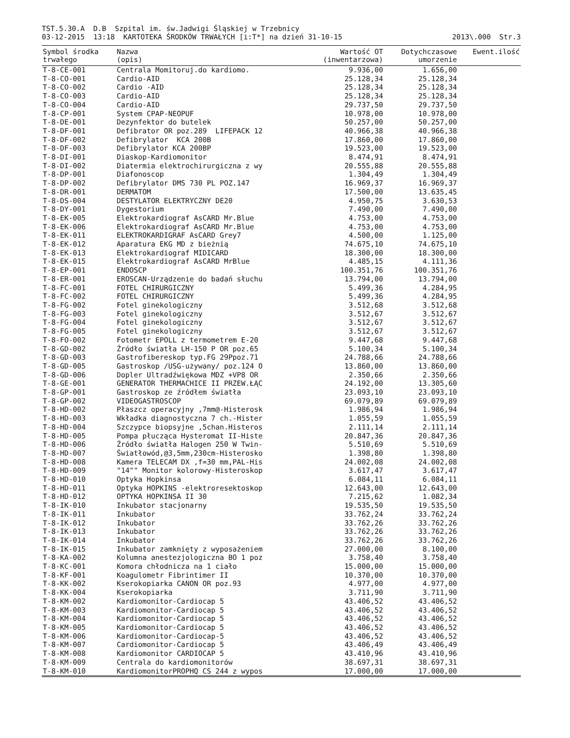TST.5.30.A D.B Szpital im. św.Jadwigi Śląskiej w Trzebnicy
03-12-2015 13:18 KARTOTEKA ŚRODKÓW TRWAŁYCH [i:T*] na dzień 31-10-15
2013\.000 Str.3
| Symbol środka trwałego | Nazwa (opis) | Wartość OT (inwentarzowa) | Dotychczasowe umorzenie | Ewent.ilość |
| --- | --- | --- | --- | --- |
| T-8-CE-001 | Centrala Momitoruj.do kardiomo. | 9.936,00 | 1.656,00 | |
| T-8-CO-001 | Cardio-AID | 25.128,34 | 25.128,34 | |
| T-8-CO-002 | Cardio -AID | 25.128,34 | 25.128,34 | |
| T-8-CO-003 | Cardio-AID | 25.128,34 | 25.128,34 | |
| T-8-CO-004 | Cardio-AID | 29.737,50 | 29.737,50 | |
| T-8-CP-001 | System CPAP-NEOPUF | 10.978,00 | 10.978,00 | |
| T-8-DE-001 | Dezynfektor do butelek | 50.257,00 | 50.257,00 | |
| T-8-DF-001 | Defibrator OR poz.289 LIFEPACK 12 | 40.966,38 | 40.966,38 | |
| T-8-DF-002 | Defibrylator KCA 200B | 17.860,00 | 17.860,00 | |
| T-8-DF-003 | Defibrylator KCA 200BP | 19.523,00 | 19.523,00 | |
| T-8-DI-001 | Diaskop-Kardiomonitor | 8.474,91 | 8.474,91 | |
| T-8-DI-002 | Diatermia elektrochirurgiczna z wy | 20.555,88 | 20.555,88 | |
| T-8-DP-001 | Diafonoscop | 1.304,49 | 1.304,49 | |
| T-8-DP-002 | Defibrylator DMS 730 PL POZ.147 | 16.969,37 | 16.969,37 | |
| T-8-DR-001 | DERMATOM | 17.500,00 | 13.635,45 | |
| T-8-DS-004 | DESTYLATOR ELEKTRYCZNY DE20 | 4.950,75 | 3.630,53 | |
| T-8-DY-001 | Dygestorium | 7.490,00 | 7.490,00 | |
| T-8-EK-005 | Elektrokardiograf AsCARD Mr.Blue | 4.753,00 | 4.753,00 | |
| T-8-EK-006 | Elektrokardiograf AsCARD Mr.Blue | 4.753,00 | 4.753,00 | |
| T-8-EK-011 | ELEKTROKARDIGRAF AsCARD Grey7 | 4.500,00 | 1.125,00 | |
| T-8-EK-012 | Aparatura EKG MD z bieżnią | 74.675,10 | 74.675,10 | |
| T-8-EK-013 | Elektrokardiograf MIDICARD | 18.300,00 | 18.300,00 | |
| T-8-EK-015 | Elektrokardiograf AsCARD MrBlue | 4.485,15 | 4.111,36 | |
| T-8-EP-001 | ENDOSCP | 100.351,76 | 100.351,76 | |
| T-8-ER-001 | EROSCAN-Urządzenie do badań słuchu | 13.794,00 | 13.794,00 | |
| T-8-FC-001 | FOTEL CHIRURGICZNY | 5.499,36 | 4.284,95 | |
| T-8-FC-002 | FOTEL CHIRURGICZNY | 5.499,36 | 4.284,95 | |
| T-8-FG-002 | Fotel ginekologiczny | 3.512,68 | 3.512,68 | |
| T-8-FG-003 | Fotel ginekologiczny | 3.512,67 | 3.512,67 | |
| T-8-FG-004 | Fotel ginekologiczny | 3.512,67 | 3.512,67 | |
| T-8-FG-005 | Fotel ginekologiczny | 3.512,67 | 3.512,67 | |
| T-8-FO-002 | Fotometr EPOLL z termometrem E-20 | 9.447,68 | 9.447,68 | |
| T-8-GD-002 | Źródło światła LH-150 P OR poz.65 | 5.100,34 | 5.100,34 | |
| T-8-GD-003 | Gastrofibereskop typ.FG 29Ppoz.71 | 24.788,66 | 24.788,66 | |
| T-8-GD-005 | Gastroskop /USG-używany/ poz.124 O | 13.860,00 | 13.860,00 | |
| T-8-GD-006 | Dopler Ultradźwiękowa MDZ +VP8 OR | 2.350,66 | 2.350,66 | |
| T-8-GE-001 | GENERATOR THERMACHICE II PRZEW.ŁĄC | 24.192,00 | 13.305,60 | |
| T-8-GP-001 | Gastroskop ze źródłem światła | 23.093,10 | 23.093,10 | |
| T-8-GP-002 | VIDEOGASTROSCOP | 69.079,89 | 69.079,89 | |
| T-8-HD-002 | Płaszcz operacyjny ,7mm@-Histerosk | 1.986,94 | 1.986,94 | |
| T-8-HD-003 | Wkładka diagnostyczna 7 ch.-Hister | 1.055,59 | 1.055,59 | |
| T-8-HD-004 | Szczypce biopsyjne ,5chan.Histeros | 2.111,14 | 2.111,14 | |
| T-8-HD-005 | Pompa płucząca Hysteromat II-Histe | 20.847,36 | 20.847,36 | |
| T-8-HD-006 | Źródło światła Halogen 250 W Twin- | 5.510,69 | 5.510,69 | |
| T-8-HD-007 | Światłowód,@3,5mm,230cm-Histerosko | 1.398,80 | 1.398,80 | |
| T-8-HD-008 | Kamera TELECAM DX ,f=30 mm,PAL-His | 24.002,08 | 24.002,08 | |
| T-8-HD-009 | "14"" Monitor kolorowy-Histeroskop | 3.617,47 | 3.617,47 | |
| T-8-HD-010 | Optyka Hopkinsa | 6.084,11 | 6.084,11 | |
| T-8-HD-011 | Optyka HOPKINS -elektroresektoskop | 12.643,00 | 12.643,00 | |
| T-8-HD-012 | OPTYKA HOPKINSA II 30 | 7.215,62 | 1.082,34 | |
| T-8-IK-010 | Inkubator stacjonarny | 19.535,50 | 19.535,50 | |
| T-8-IK-011 | Inkubator | 33.762,24 | 33.762,24 | |
| T-8-IK-012 | Inkubator | 33.762,26 | 33.762,26 | |
| T-8-IK-013 | Inkubator | 33.762,26 | 33.762,26 | |
| T-8-IK-014 | Inkubator | 33.762,26 | 33.762,26 | |
| T-8-IK-015 | Inkubator zamknięty z wyposażeniem | 27.000,00 | 8.100,00 | |
| T-8-KA-002 | Kolumna anestezjologiczna BO 1 poz | 3.758,40 | 3.758,40 | |
| T-8-KC-001 | Komora chłodnicza na 1 ciało | 15.000,00 | 15.000,00 | |
| T-8-KF-001 | Koagulometr Fibrintimer II | 10.370,00 | 10.370,00 | |
| T-8-KK-002 | Kserokopiarka CANON OR poz.93 | 4.977,00 | 4.977,00 | |
| T-8-KK-004 | Kserokopiarka | 3.711,90 | 3.711,90 | |
| T-8-KM-002 | Kardiomonitor-Cardiocap 5 | 43.406,52 | 43.406,52 | |
| T-8-KM-003 | Kardiomonitor-Cardiocap 5 | 43.406,52 | 43.406,52 | |
| T-8-KM-004 | Kardiomonitor-Cardiocap 5 | 43.406,52 | 43.406,52 | |
| T-8-KM-005 | Kardiomonitor-Cardiocap 5 | 43.406,52 | 43.406,52 | |
| T-8-KM-006 | Kardiomonitor-Cardiocap-5 | 43.406,52 | 43.406,52 | |
| T-8-KM-007 | Cardiomonitor-Cardiocap 5 | 43.406,49 | 43.406,49 | |
| T-8-KM-008 | Kardiomonitor CARDIOCAP 5 | 43.410,96 | 43.410,96 | |
| T-8-KM-009 | Centrala do kardiomonitorów | 38.697,31 | 38.697,31 | |
| T-8-KM-010 | KardiomonitorPROPHQ CS 244 z wypos | 17.000,00 | 17.000,00 | |